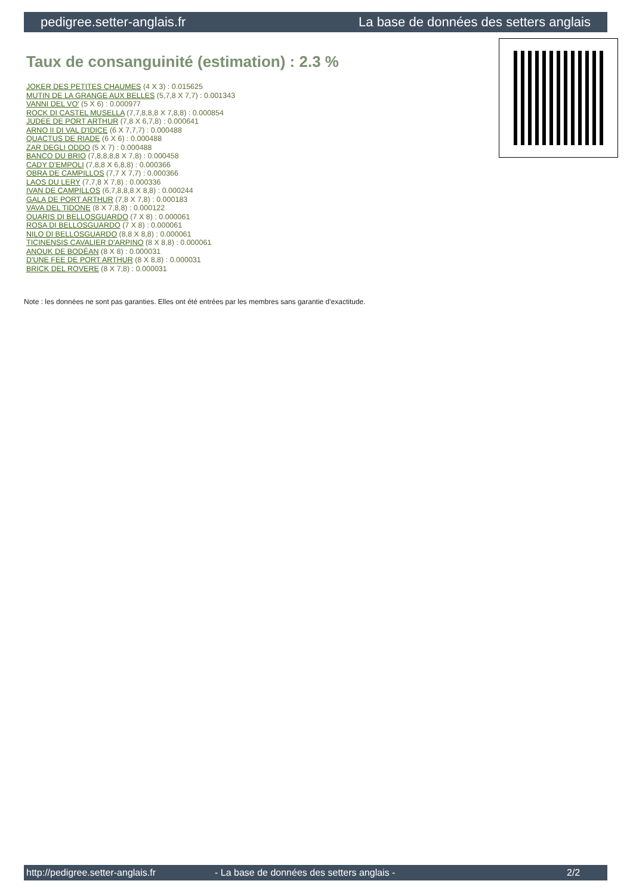pedigree.setter-anglais.fr La base de données des setters anglais
Taux de consanguinité (estimation) : 2.3 %
JOKER DES PETITES CHAUMES (4 X 3) : 0.015625
MUTIN DE LA GRANGE AUX BELLES (5,7,8 X 7,7) : 0.001343
VANNI DEL VO' (5 X 6) : 0.000977
ROCK DI CASTEL MUSELLA (7,7,8,8,8 X 7,8,8) : 0.000854
JUDEE DE PORT ARTHUR (7,8 X 6,7,8) : 0.000641
ARNO II DI VAL D'IDICE (6 X 7,7,7) : 0.000488
QUACTUS DE RIADE (6 X 6) : 0.000488
ZAR DEGLI ODDO (5 X 7) : 0.000488
BANCO DU BRIO (7,8,8,8,8 X 7,8) : 0.000458
CADY D'EMPOLI (7,8,8 X 6,8,8) : 0.000366
OBRA DE CAMPILLOS (7,7 X 7,7) : 0.000366
LAOS DU LERY (7,7,8 X 7,8) : 0.000336
IVAN DE CAMPILLOS (6,7,8,8,8 X 8,8) : 0.000244
GALA DE PORT ARTHUR (7,8 X 7,8) : 0.000183
VAVA DEL TIDONE (8 X 7,8,8) : 0.000122
QUARIS DI BELLOSGUARDO (7 X 8) : 0.000061
ROSA DI BELLOSGUARDO (7 X 8) : 0.000061
NILO DI BELLOSGUARDO (8,8 X 8,8) : 0.000061
TICINENSIS CAVALIER D'ARPINO (8 X 8,8) : 0.000061
ANOUK DE BODÉAN (8 X 8) : 0.000031
D'UNE FEE DE PORT ARTHUR (8 X 8,8) : 0.000031
BRICK DEL ROVERE (8 X 7,8) : 0.000031
Note : les données ne sont pas garanties. Elles ont été entrées par les membres sans garantie d'exactitude.
http://pedigree.setter-anglais.fr - La base de données des setters anglais - 2/2